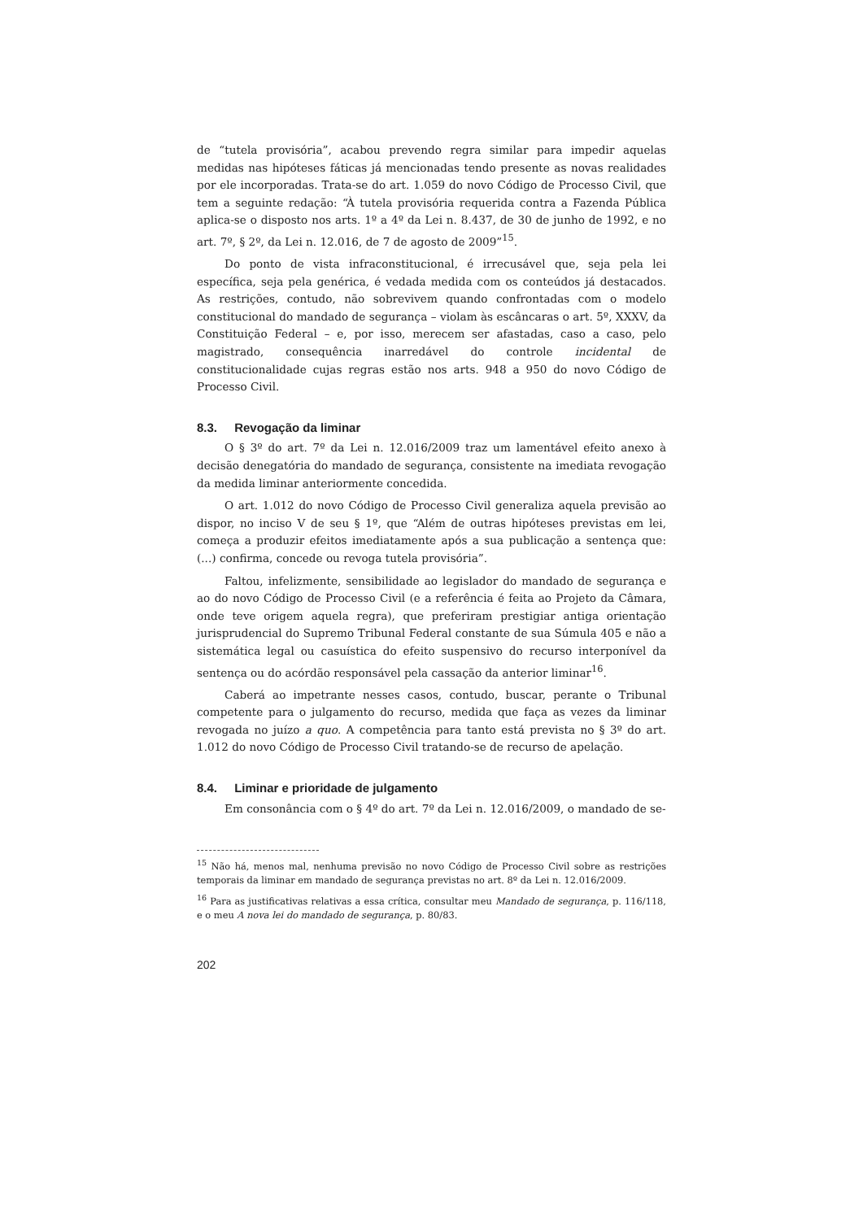de “tutela provisória”, acabou prevendo regra similar para impedir aquelas medidas nas hipóteses fáticas já mencionadas tendo presente as novas realidades por ele incorporadas. Trata-se do art. 1.059 do novo Código de Processo Civil, que tem a seguinte redação: “À tutela provisória requerida contra a Fazenda Pública aplica-se o disposto nos arts. 1º a 4º da Lei n. 8.437, de 30 de junho de 1992, e no art. 7º, § 2º, da Lei n. 12.016, de 7 de agosto de 2009”<sup>15</sup>.
Do ponto de vista infraconstitucional, é irrecusável que, seja pela lei específica, seja pela genérica, é vedada medida com os conteúdos já destacados. As restrições, contudo, não sobrevivem quando confrontadas com o modelo constitucional do mandado de segurança – violam às escâncaras o art. 5º, XXXV, da Constituição Federal – e, por isso, merecem ser afastadas, caso a caso, pelo magistrado, consequência inarredável do controle incidental de constitucionalidade cujas regras estão nos arts. 948 a 950 do novo Código de Processo Civil.
8.3. Revogação da liminar
O § 3º do art. 7º da Lei n. 12.016/2009 traz um lamentável efeito anexo à decisão denegatória do mandado de segurança, consistente na imediata revogação da medida liminar anteriormente concedida.
O art. 1.012 do novo Código de Processo Civil generaliza aquela previsão ao dispor, no inciso V de seu § 1º, que “Além de outras hipóteses previstas em lei, começa a produzir efeitos imediatamente após a sua publicação a sentença que: (...) confirma, concede ou revoga tutela provisória”.
Faltou, infelizmente, sensibilidade ao legislador do mandado de segurança e ao do novo Código de Processo Civil (e a referência é feita ao Projeto da Câmara, onde teve origem aquela regra), que preferiram prestigiar antiga orientação jurisprudencial do Supremo Tribunal Federal constante de sua Súmula 405 e não a sistemática legal ou casuística do efeito suspensivo do recurso interponível da sentença ou do acórdão responsável pela cassação da anterior liminar<sup>16</sup>.
Caberá ao impetrante nesses casos, contudo, buscar, perante o Tribunal competente para o julgamento do recurso, medida que faça as vezes da liminar revogada no juízo a quo. A competência para tanto está prevista no § 3º do art. 1.012 do novo Código de Processo Civil tratando-se de recurso de apelação.
8.4. Liminar e prioridade de julgamento
Em consonância com o § 4º do art. 7º da Lei n. 12.016/2009, o mandado de se-
<sup>15</sup> Não há, menos mal, nenhuma previsão no novo Código de Processo Civil sobre as restrições temporais da liminar em mandado de segurança previstas no art. 8º da Lei n. 12.016/2009.
<sup>16</sup> Para as justificativas relativas a essa crítica, consultar meu Mandado de segurança, p. 116/118, e o meu A nova lei do mandado de segurança, p. 80/83.
202